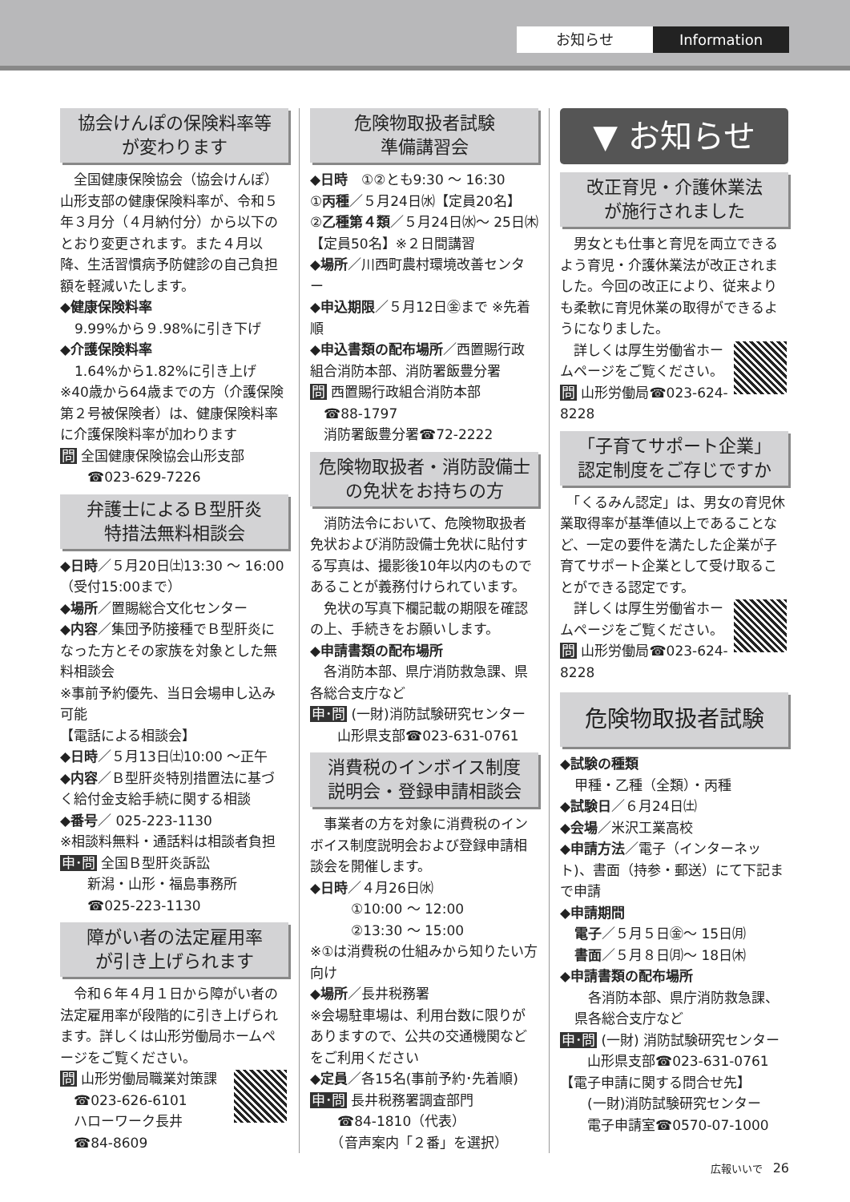お知らせ Information
協会けんぽの保険料率等
が変わります
　全国健康保険協会（協会けんぽ）山形支部の健康保険料率が、令和５年３月分（４月納付分）から以下のとおり変更されます。また４月以降、生活習慣病予防健診の自己負担額を軽減いたします。
◆健康保険料率
9.99%から９.98%に引き下げ
◆介護保険料率
1.64%から1.82%に引き上げ
※40歳から64歳までの方（介護保険第２号被保険者）は、健康保険料率に介護保険料率が加わります
問 全国健康保険協会山形支部
　　☎023-629-7226
弁護士によるＢ型肝炎
特措法無料相談会
◆日時／５月20日㈯13:30 〜 16:00（受付15:00まで）
◆場所／置賜総合文化センター
◆内容／集団予防接種でＢ型肝炎になった方とその家族を対象とした無料相談会
※事前予約優先、当日会場申し込み可能
【電話による相談会】
◆日時／５月13日㈯10:00 〜正午
◆内容／Ｂ型肝炎特別措置法に基づく給付金支給手続に関する相談
◆番号／ 025-223-1130
※相談料無料・通話料は相談者負担
申･問 全国Ｂ型肝炎訴訟
　　新潟・山形・福島事務所
　　☎025-223-1130
障がい者の法定雇用率
が引き上げられます
　令和６年４月１日から障がい者の法定雇用率が段階的に引き上げられます。詳しくは山形労働局ホームページをご覧ください。
問 山形労働局職業対策課
　☎023-626-6101
　ハローワーク長井
　☎84-8609
危険物取扱者試験
準備講習会
◆日時　①②とも9:30 〜 16:30
①丙種／５月24日㈬【定員20名】
②乙種第４類／５月24日㈬〜 25日㈭【定員50名】※２日間講習
◆場所／川西町農村環境改善センター
◆申込期限／５月12日㊎まで ※先着順
◆申込書類の配布場所／西置賜行政組合消防本部、消防署飯豊分署
問 西置賜行政組合消防本部
　☎88-1797
　消防署飯豊分署☎72-2222
危険物取扱者・消防設備士
の免状をお持ちの方
　消防法令において、危険物取扱者免状および消防設備士免状に貼付する写真は、撮影後10年以内のものであることが義務付けられています。
　免状の写真下欄記載の期限を確認の上、手続きをお願いします。
◆申請書類の配布場所
　各消防本部、県庁消防救急課、県各総合支庁など
申･問 (一財)消防試験研究センター
　　山形県支部☎023-631-0761
消費税のインボイス制度
説明会・登録申請相談会
　事業者の方を対象に消費税のインボイス制度説明会および登録申請相談会を開催します。
◆日時／４月26日㈬
　　　①10:00 〜 12:00
　　　②13:30 〜 15:00
※①は消費税の仕組みから知りたい方向け
◆場所／長井税務署
※会場駐車場は、利用台数に限りがありますので、公共の交通機関などをご利用ください
◆定員／各15名(事前予約･先着順)
申･問 長井税務署調査部門
　　☎84-1810（代表）
　　（音声案内「２番」を選択）
▼ お知らせ
改正育児・介護休業法
が施行されました
　男女とも仕事と育児を両立できるよう育児・介護休業法が改正されました。今回の改正により、従来よりも柔軟に育児休業の取得ができるようになりました。
　詳しくは厚生労働省ホームページをご覧ください。
問 山形労働局☎023-624-8228
「子育てサポート企業」
認定制度をご存じですか
　「くるみん認定」は、男女の育児休業取得率が基準値以上であることなど、一定の要件を満たした企業が子育てサポート企業として受け取ることができる認定です。
　詳しくは厚生労働省ホームページをご覧ください。
問 山形労働局☎023-624-8228
危険物取扱者試験
◆試験の種類
甲種・乙種（全類）・丙種
◆試験日／６月24日㈯
◆会場／米沢工業高校
◆申請方法／電子（インターネット)、書面（持参・郵送）にて下記まで申請
◆申請期間
電子／５月５日㊎〜 15日㈪
書面／５月８日㈪〜 18日㈭
◆申請書類の配布場所
　各消防本部、県庁消防救急課、県各総合支庁など
申･問 (一財) 消防試験研究センター
　　山形県支部☎023-631-0761
【電子申請に関する問合せ先】
　　(一財)消防試験研究センター
　　電子申請室☎0570-07-1000
広報いいで　26